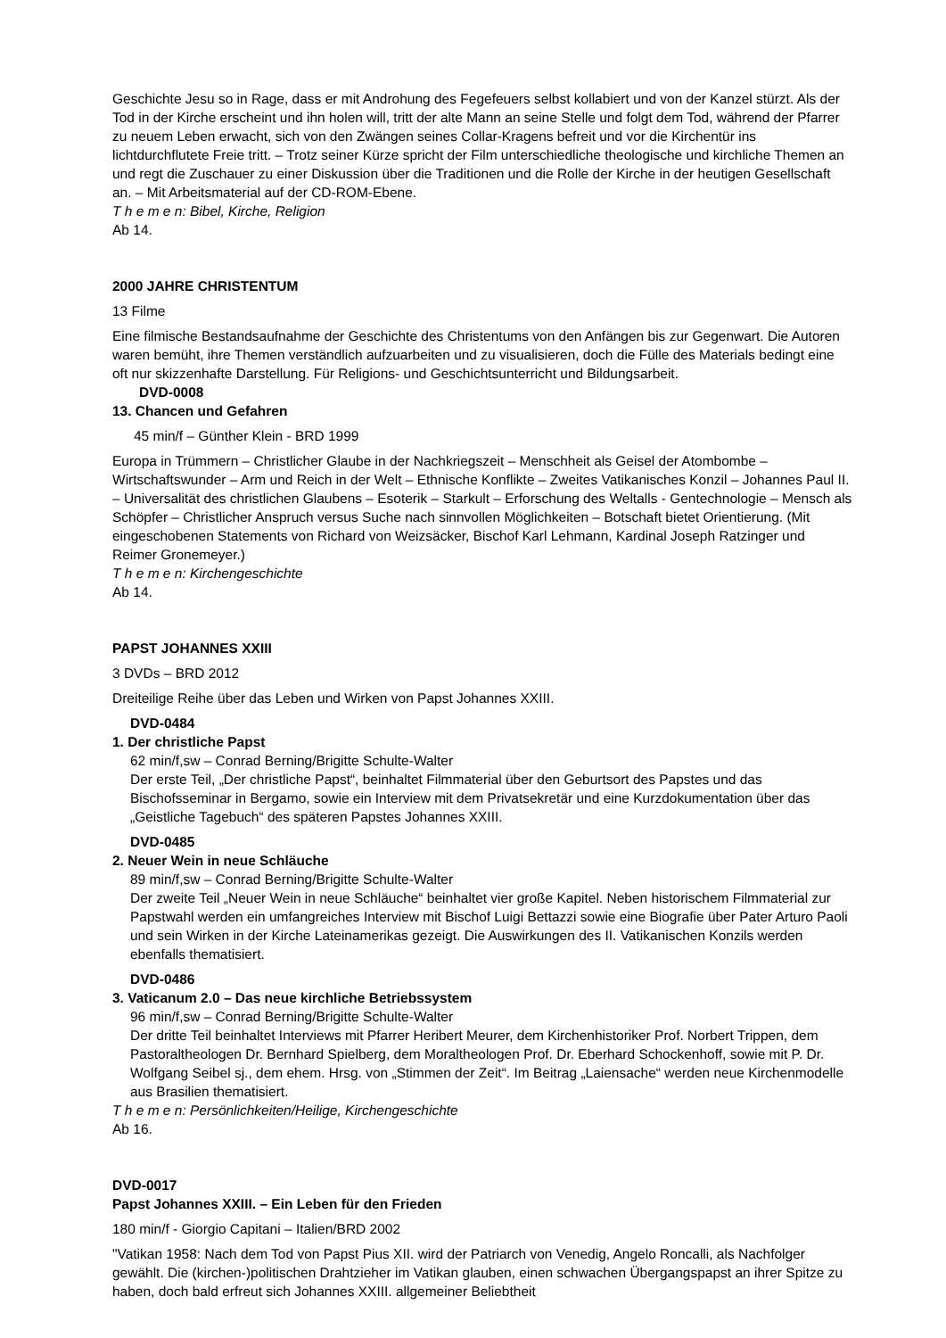Geschichte Jesu so in Rage, dass er mit Androhung des Fegefeuers selbst kollabiert und von der Kanzel stürzt. Als der Tod in der Kirche erscheint und ihn holen will, tritt der alte Mann an seine Stelle und folgt dem Tod, während der Pfarrer zu neuem Leben erwacht, sich von den Zwängen seines Collar-Kragens befreit und vor die Kirchentür ins lichtdurchflutete Freie tritt. – Trotz seiner Kürze spricht der Film unterschiedliche theologische und kirchliche Themen an und regt die Zuschauer zu einer Diskussion über die Traditionen und die Rolle der Kirche in der heutigen Gesellschaft an. – Mit Arbeitsmaterial auf der CD-ROM-Ebene.
T h e m e n: Bibel, Kirche, Religion
Ab 14.
2000 JAHRE CHRISTENTUM
13 Filme
Eine filmische Bestandsaufnahme der Geschichte des Christentums von den Anfängen bis zur Gegenwart. Die Autoren waren bemüht, ihre Themen verständlich aufzuarbeiten und zu visualisieren, doch die Fülle des Materials bedingt eine oft nur skizzenhafte Darstellung. Für Religions- und Geschichtsunterricht und Bildungsarbeit.
DVD-0008
13. Chancen und Gefahren
45 min/f – Günther Klein - BRD 1999
Europa in Trümmern – Christlicher Glaube in der Nachkriegszeit – Menschheit als Geisel der Atombombe – Wirtschaftswunder – Arm und Reich in der Welt – Ethnische Konflikte – Zweites Vatikanisches Konzil – Johannes Paul II. – Universalität des christlichen Glaubens – Esoterik – Starkult – Erforschung des Weltalls - Gentechnologie – Mensch als Schöpfer – Christlicher Anspruch versus Suche nach sinnvollen Möglichkeiten – Botschaft bietet Orientierung. (Mit eingeschobenen Statements von Richard von Weizsäcker, Bischof Karl Lehmann, Kardinal Joseph Ratzinger und Reimer Gronemeyer.)
T h e m e n: Kirchengeschichte
Ab 14.
PAPST JOHANNES XXIII
3 DVDs – BRD 2012
Dreiteilige Reihe über das Leben und Wirken von Papst Johannes XXIII.
DVD-0484
1. Der christliche Papst
62 min/f,sw – Conrad Berning/Brigitte Schulte-Walter
Der erste Teil, „Der christliche Papst“, beinhaltet Filmmaterial über den Geburtsort des Papstes und das Bischofsseminar in Bergamo, sowie ein Interview mit dem Privatsekretär und eine Kurzdokumentation über das „Geistliche Tagebuch“ des späteren Papstes Johannes XXIII.
DVD-0485
2. Neuer Wein in neue Schläuche
89 min/f,sw – Conrad Berning/Brigitte Schulte-Walter
Der zweite Teil „Neuer Wein in neue Schläuche“ beinhaltet vier große Kapitel. Neben historischem Filmmaterial zur Papstwahl werden ein umfangreiches Interview mit Bischof Luigi Bettazzi sowie eine Biografie über Pater Arturo Paoli und sein Wirken in der Kirche Lateinamerikas gezeigt. Die Auswirkungen des II. Vatikanischen Konzils werden ebenfalls thematisiert.
DVD-0486
3. Vaticanum 2.0 – Das neue kirchliche Betriebssystem
96 min/f,sw – Conrad Berning/Brigitte Schulte-Walter
Der dritte Teil beinhaltet Interviews mit Pfarrer Heribert Meurer, dem Kirchenhistoriker Prof. Norbert Trippen, dem Pastoraltheologen Dr. Bernhard Spielberg, dem Moraltheologen Prof. Dr. Eberhard Schockenhoff, sowie mit P. Dr. Wolfgang Seibel sj., dem ehem. Hrsg. von „Stimmen der Zeit“. Im Beitrag „Laiensache“ werden neue Kirchenmodelle aus Brasilien thematisiert.
T h e m e n: Persönlichkeiten/Heilige, Kirchengeschichte
Ab 16.
DVD-0017
Papst Johannes XXIII. – Ein Leben für den Frieden
180 min/f - Giorgio Capitani – Italien/BRD 2002
"Vatikan 1958: Nach dem Tod von Papst Pius XII. wird der Patriarch von Venedig, Angelo Roncalli, als Nachfolger gewählt. Die (kirchen-)politischen Drahtzieher im Vatikan glauben, einen schwachen Übergangspapst an ihrer Spitze zu haben, doch bald erfreut sich Johannes XXIII. allgemeiner Beliebtheit